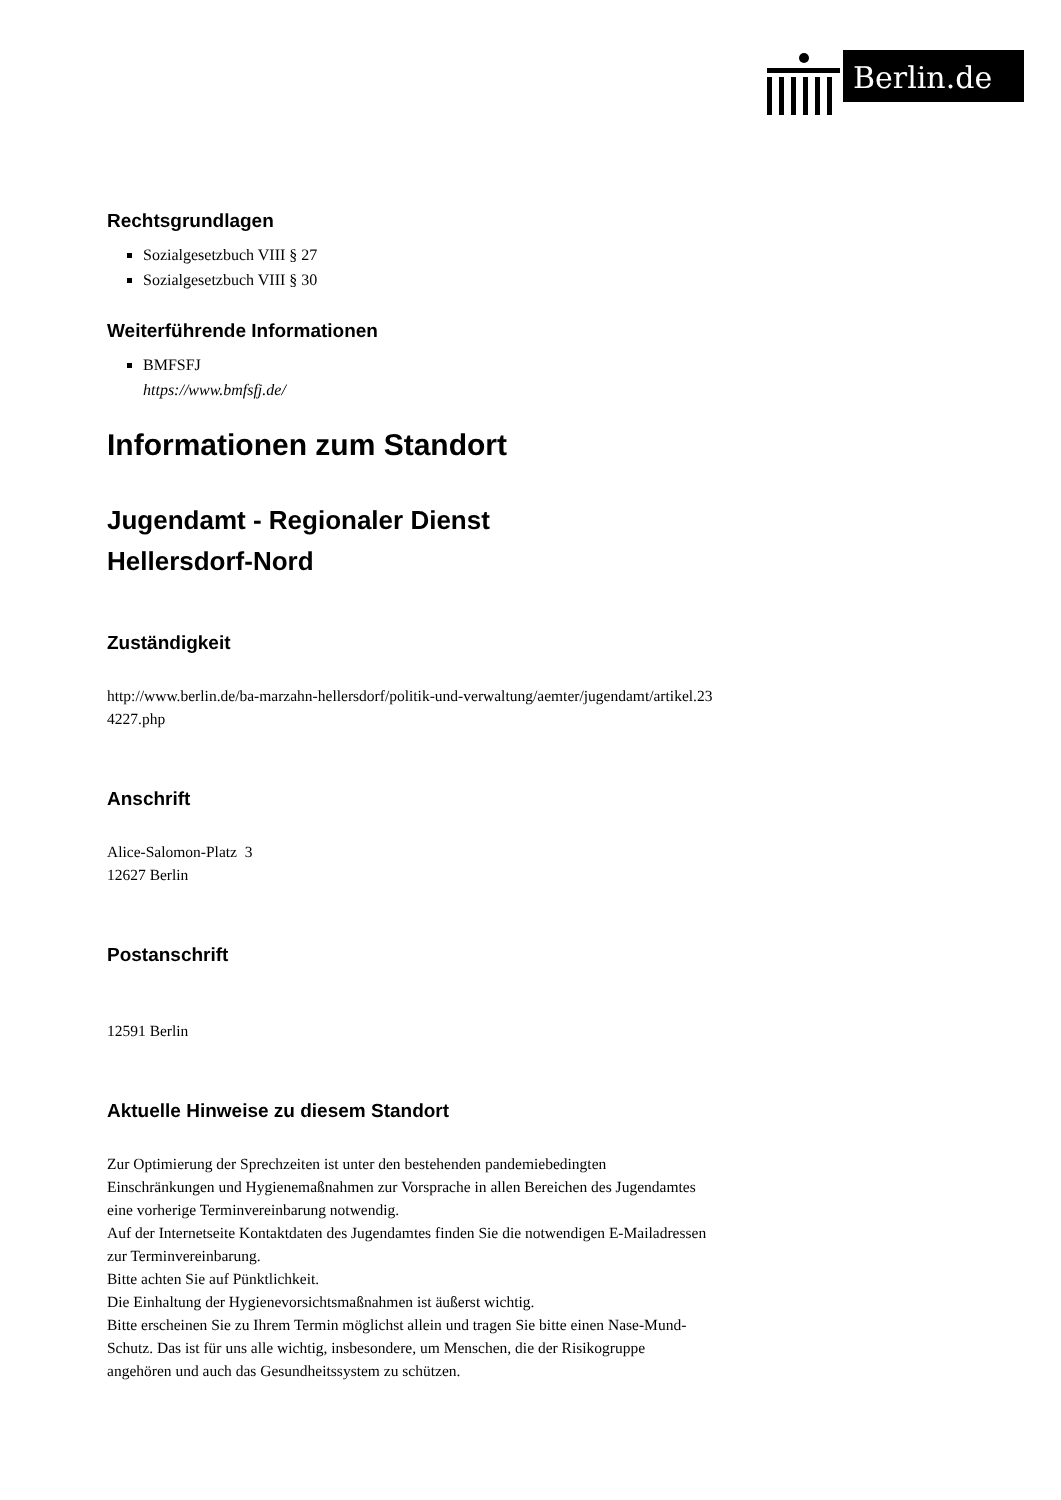Berlin.de
Rechtsgrundlagen
Sozialgesetzbuch VIII § 27
Sozialgesetzbuch VIII § 30
Weiterführende Informationen
BMFSFJ
https://www.bmfsfj.de/
Informationen zum Standort
Jugendamt - Regionaler Dienst
Hellersdorf-Nord
Zuständigkeit
http://www.berlin.de/ba-marzahn-hellersdorf/politik-und-verwaltung/aemter/jugendamt/artikel.234227.php
Anschrift
Alice-Salomon-Platz 3
12627 Berlin
Postanschrift
12591 Berlin
Aktuelle Hinweise zu diesem Standort
Zur Optimierung der Sprechzeiten ist unter den bestehenden pandemiebedingten Einschränkungen und Hygienemaßnahmen zur Vorsprache in allen Bereichen des Jugendamtes eine vorherige Terminvereinbarung notwendig.
Auf der Internetseite Kontaktdaten des Jugendamtes finden Sie die notwendigen E-Mailadressen zur Terminvereinbarung.
Bitte achten Sie auf Pünktlichkeit.
Die Einhaltung der Hygienevorsichtsmaßnahmen ist äußerst wichtig.
Bitte erscheinen Sie zu Ihrem Termin möglichst allein und tragen Sie bitte einen Nase-Mund-Schutz. Das ist für uns alle wichtig, insbesondere, um Menschen, die der Risikogruppe angehören und auch das Gesundheitssystem zu schützen.